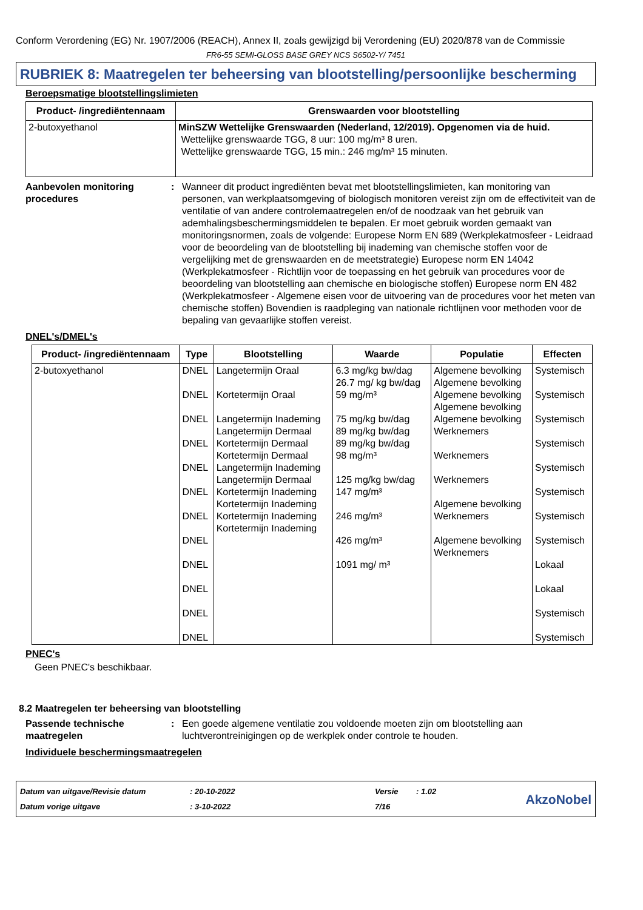Conform Verordening (EG) Nr. 1907/2006 (REACH), Annex II, zoals gewijzigd bij Verordening (EU) 2020/878 van de Commissie
FR6-55 SEMI-GLOSS BASE GREY NCS S6502-Y/ 7451
RUBRIEK 8: Maatregelen ter beheersing van blootstelling/persoonlijke bescherming
Beroepsmatige blootstellingslimieten
| Product- /ingrediëntennaam | Grenswaarden voor blootstelling |
| --- | --- |
| 2-butoxyethanol | MinSZW Wettelijke Grenswaarden (Nederland, 12/2019). Opgenomen via de huid. Wettelijke grenswaarde TGG, 8 uur: 100 mg/m³ 8 uren. Wettelijke grenswaarde TGG, 15 min.: 246 mg/m³ 15 minuten. |
Aanbevolen monitoring procedures
: Wanneer dit product ingrediënten bevat met blootstellingslimieten, kan monitoring van personen, van werkplaatsomgeving of biologisch monitoren vereist zijn om de effectiviteit van de ventilatie of van andere controlemaatregelen en/of de noodzaak van het gebruik van ademhalingsbeschermingsmiddelen te bepalen. Er moet gebruik worden gemaakt van monitoringsnormen, zoals de volgende: Europese Norm EN 689 (Werkplekatmosfeer - Leidraad voor de beoordeling van de blootstelling bij inademing van chemische stoffen voor de vergelijking met de grenswaarden en de meetstrategie) Europese norm EN 14042 (Werkplekatmosfeer - Richtlijn voor de toepassing en het gebruik van procedures voor de beoordeling van blootstelling aan chemische en biologische stoffen) Europese norm EN 482 (Werkplekatmosfeer - Algemene eisen voor de uitvoering van de procedures voor het meten van chemische stoffen) Bovendien is raadpleging van nationale richtlijnen voor methoden voor de bepaling van gevaarlijke stoffen vereist.
DNEL's/DMEL's
| Product- /ingrediëntennaam | Type | Blootstelling | Waarde | Populatie | Effecten |
| --- | --- | --- | --- | --- | --- |
| 2-butoxyethanol | DNEL DNEL DNEL DNEL DNEL DNEL DNEL DNEL DNEL DNEL DNEL DNEL | Langetermijn Oraal Kortetermijn Oraal Langetermijn Inademing Langetermijn Dermaal Kortetermijn Dermaal Kortetermijn Dermaal Langetermijn Inademing Langetermijn Dermaal Kortetermijn Inademing Kortetermijn Inademing Kortetermijn Inademing Kortetermijn Inademing | 6.3 mg/kg bw/dag 26.7 mg/ kg bw/dag 59 mg/m³ 75 mg/kg bw/dag 89 mg/kg bw/dag 89 mg/kg bw/dag 98 mg/m³ 125 mg/kg bw/dag 147 mg/m³ 246 mg/m³ 426 mg/m³ 1091 mg/ m³ | Algemene bevolking Algemene bevolking Algemene bevolking Algemene bevolking Algemene bevolking Werknemers Werknemers Werknemers Algemene bevolking Werknemers Algemene bevolking Werknemers | Systemisch Systemisch Systemisch Systemisch Systemisch Systemisch Systemisch Systemisch Lokaal Lokaal Systemisch Systemisch |
PNEC's
Geen PNEC's beschikbaar.
8.2 Maatregelen ter beheersing van blootstelling
Passende technische maatregelen
: Een goede algemene ventilatie zou voldoende moeten zijn om blootstelling aan luchtverontreinigingen op de werkplek onder controle te houden.
Individuele beschermingsmaatregelen
Datum van uitgave/Revisie datum
Datum vorige uitgave
: 20-10-2022
: 3-10-2022
Versie
7/16
: 1.02
AkzoNobel